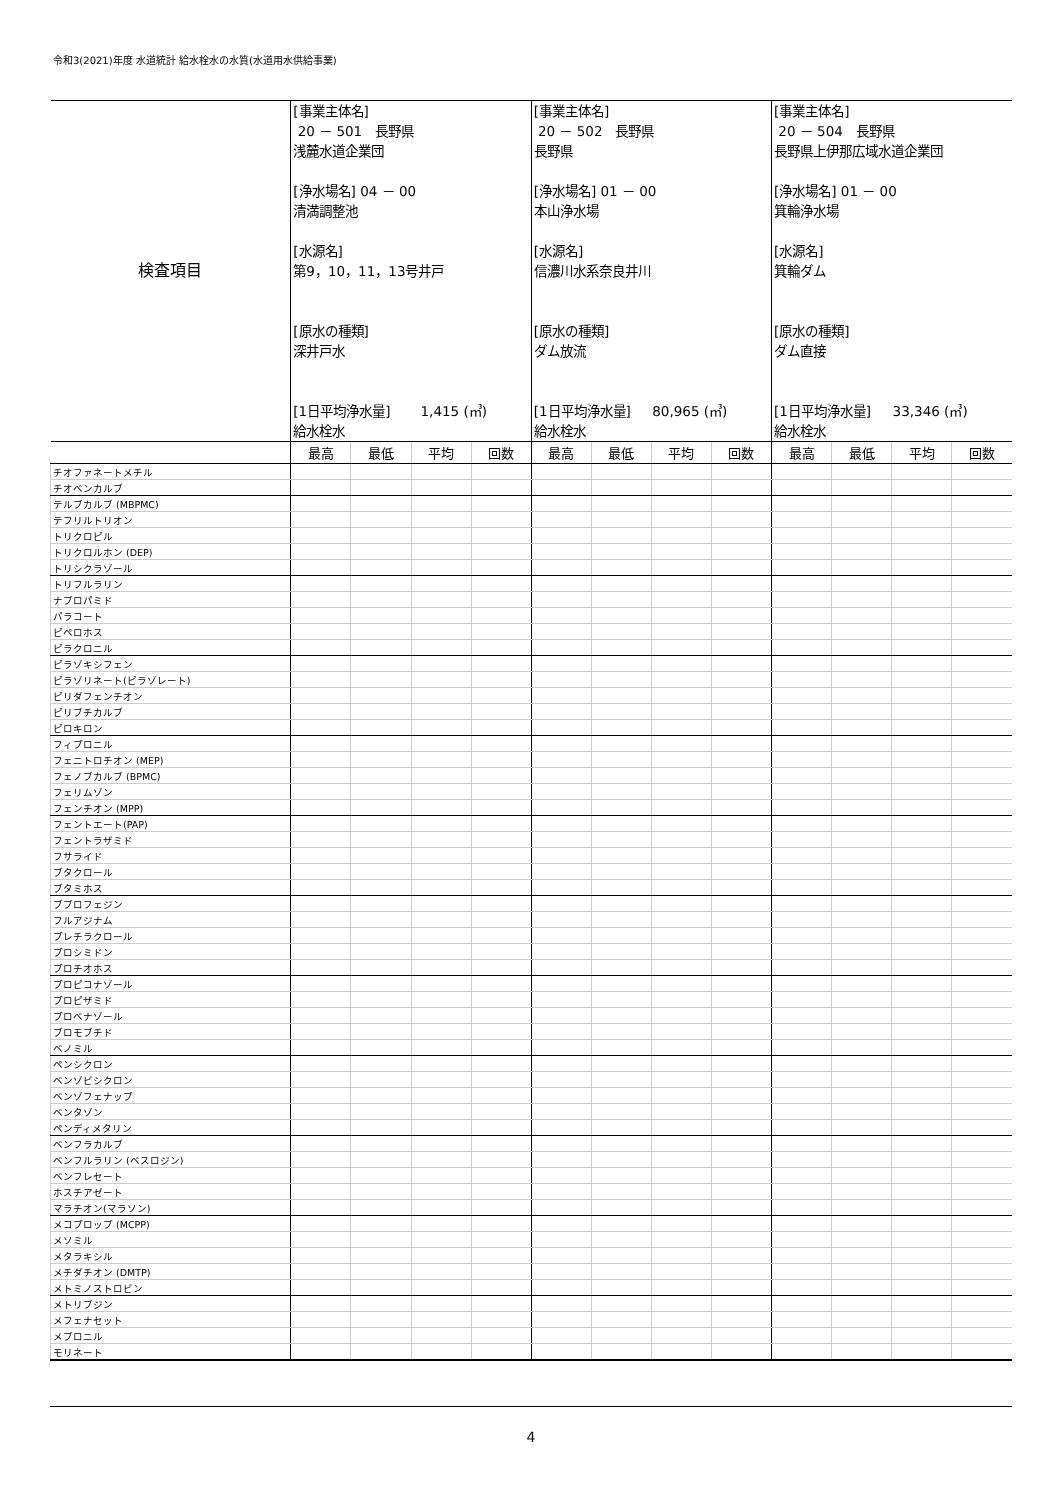令和3(2021)年度 水道統計 給水栓水の水質(水道用水供給事業)
| 検査項目 | [事業主体名] 20 － 501 長野県 浅麓水道企業団 [浄水場名] 04 － 00 清満調整池 [水源名] 第9，10，11，13号井戸 [原水の種類] 深井戸水 [1日平均浄水量] 1,415 (㎥) 給水栓水 | | | | [事業主体名] 20 － 502 長野県 長野県 [浄水場名] 01 － 00 本山浄水場 [水源名] 信濃川水系奈良井川 [原水の種類] ダム放流 [1日平均浄水量] 80,965 (㎥) 給水栓水 | | | | [事業主体名] 20 － 504 長野県 長野県上伊那広域水道企業団 [浄水場名] 01 － 00 箕輪浄水場 [水源名] 箕輪ダム [原水の種類] ダム直接 [1日平均浄水量] 33,346 (㎥) 給水栓水 | | | |
| | 最高 | 最低 | 平均 | 回数 | 最高 | 最低 | 平均 | 回数 | 最高 | 最低 | 平均 | 回数 |
| チオファネートメチル | | | | | | | | | | | | |
| チオベンカルブ | | | | | | | | | | | | |
| テルブカルブ (MBPMC) | | | | | | | | | | | | |
| テフリルトリオン | | | | | | | | | | | | |
| トリクロピル | | | | | | | | | | | | |
| トリクロルホン (DEP) | | | | | | | | | | | | |
| トリシクラゾール | | | | | | | | | | | | |
| トリフルラリン | | | | | | | | | | | | |
| ナプロパミド | | | | | | | | | | | | |
| パラコート | | | | | | | | | | | | |
| ピペロホス | | | | | | | | | | | | |
| ピラクロニル | | | | | | | | | | | | |
| ピラゾキシフェン | | | | | | | | | | | | |
| ピラゾリネート(ピラゾレート) | | | | | | | | | | | | |
| ピリダフェンチオン | | | | | | | | | | | | |
| ピリブチカルブ | | | | | | | | | | | | |
| ピロキロン | | | | | | | | | | | | |
| フィプロニル | | | | | | | | | | | | |
| フェニトロチオン (MEP) | | | | | | | | | | | | |
| フェノブカルブ (BPMC) | | | | | | | | | | | | |
| フェリムゾン | | | | | | | | | | | | |
| フェンチオン (MPP) | | | | | | | | | | | | |
| フェントエート(PAP) | | | | | | | | | | | | |
| フェントラザミド | | | | | | | | | | | | |
| フサライド | | | | | | | | | | | | |
| ブタクロール | | | | | | | | | | | | |
| ブタミホス | | | | | | | | | | | | |
| ブプロフェジン | | | | | | | | | | | | |
| フルアジナム | | | | | | | | | | | | |
| プレチラクロール | | | | | | | | | | | | |
| プロシミドン | | | | | | | | | | | | |
| プロチオホス | | | | | | | | | | | | |
| プロピコナゾール | | | | | | | | | | | | |
| プロピザミド | | | | | | | | | | | | |
| プロベナゾール | | | | | | | | | | | | |
| ブロモブチド | | | | | | | | | | | | |
| ベノミル | | | | | | | | | | | | |
| ペンシクロン | | | | | | | | | | | | |
| ベンゾビシクロン | | | | | | | | | | | | |
| ベンゾフェナップ | | | | | | | | | | | | |
| ベンタゾン | | | | | | | | | | | | |
| ペンディメタリン | | | | | | | | | | | | |
| ベンフラカルブ | | | | | | | | | | | | |
| ベンフルラリン (ベスロジン) | | | | | | | | | | | | |
| ベンフレセート | | | | | | | | | | | | |
| ホスチアゼート | | | | | | | | | | | | |
| マラチオン(マラソン) | | | | | | | | | | | | |
| メコプロップ (MCPP) | | | | | | | | | | | | |
| メソミル | | | | | | | | | | | | |
| メタラキシル | | | | | | | | | | | | |
| メチダチオン (DMTP) | | | | | | | | | | | | |
| メトミノストロビン | | | | | | | | | | | | |
| メトリブジン | | | | | | | | | | | | |
| メフェナセット | | | | | | | | | | | | |
| メプロニル | | | | | | | | | | | | |
| モリネート | | | | | | | | | | | | |
4